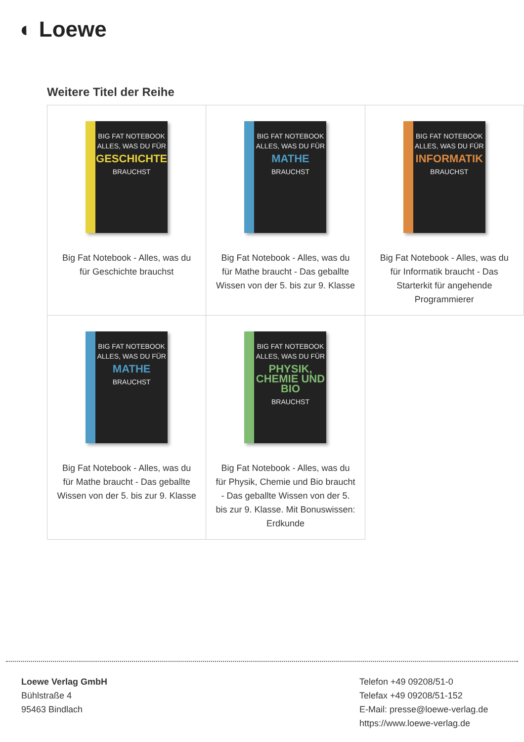◐ Loewe
Weitere Titel der Reihe
| BIG FAT NOTEBOOK ALLES, WAS DU FÜR GESCHICHTE BRAUCHST Big Fat Notebook - Alles, was du für Geschichte brauchst | BIG FAT NOTEBOOK ALLES, WAS DU FÜR MATHE BRAUCHST Big Fat Notebook - Alles, was du für Mathe braucht - Das geballte Wissen von der 5. bis zur 9. Klasse | BIG FAT NOTEBOOK ALLES, WAS DU FÜR INFORMATIK BRAUCHST Big Fat Notebook - Alles, was du für Informatik braucht - Das Starterkit für angehende Programmierer |
| BIG FAT NOTEBOOK ALLES, WAS DU FÜR MATHE BRAUCHST Big Fat Notebook - Alles, was du für Mathe braucht - Das geballte Wissen von der 5. bis zur 9. Klasse | BIG FAT NOTEBOOK ALLES, WAS DU FÜR PHYSIK, CHEMIE UND BIO BRAUCHST Big Fat Notebook - Alles, was du für Physik, Chemie und Bio braucht - Das geballte Wissen von der 5. bis zur 9. Klasse. Mit Bonuswissen: Erdkunde | |
Loewe Verlag GmbH
Bühlstraße 4
95463 Bindlach
Telefon +49 09208/51-0
Telefax +49 09208/51-152
E-Mail: presse@loewe-verlag.de
https://www.loewe-verlag.de